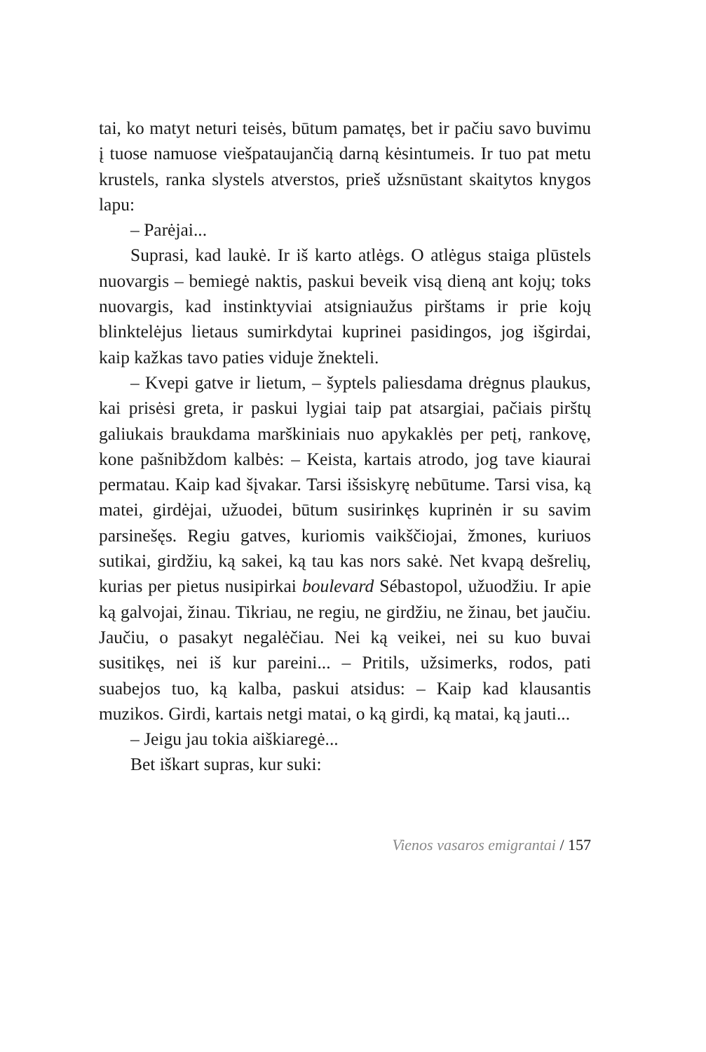tai, ko matyt neturi teisės, būtum pamatęs, bet ir pačiu savo buvimu į tuose namuose viešpataujančią darną kėsintumeis. Ir tuo pat metu krustels, ranka slystels atverstos, prieš užsnūstant skaitytos knygos lapu:
– Parėjai...
Suprasi, kad laukė. Ir iš karto atlėgs. O atlėgus staiga plūstels nuovargis – bemiegė naktis, paskui beveik visą dieną ant kojų; toks nuovargis, kad instinktyviai atsigniaužus pirštams ir prie kojų blinktelėjus lietaus sumirkdytai kuprinei pasidingos, jog išgirdai, kaip kažkas tavo paties viduje žnekteli.
– Kvepi gatve ir lietum, – šyptels paliesdama drėgnus plaukus, kai prisėsi greta, ir paskui lygiai taip pat atsargiai, pačiais pirštų galiukais braukdama marškiniais nuo apykaklės per petį, rankovę, kone pašnibždom kalbės: – Keista, kartais atrodo, jog tave kiaurai permatau. Kaip kad šįvakar. Tarsi išsiskyrę nebūtume. Tarsi visa, ką matei, girdėjai, užuodei, būtum susirinkęs kuprinėn ir su savim parsinešęs. Regiu gatves, kuriomis vaikščiojai, žmones, kuriuos sutikai, girdžiu, ką sakei, ką tau kas nors sakė. Net kvapą dešrelių, kurias per pietus nusipirkai boulevard Sébastopol, užuodžiu. Ir apie ką galvojai, žinau. Tikriau, ne regiu, ne girdžiu, ne žinau, bet jaučiu. Jaučiu, o pasakyt negalėčiau. Nei ką veikei, nei su kuo buvai susitikęs, nei iš kur pareini... – Pritils, užsimerks, rodos, pati suabejos tuo, ką kalba, paskui atsidus: – Kaip kad klausantis muzikos. Girdi, kartais netgi matai, o ką girdi, ką matai, ką jauti...
– Jeigu jau tokia aiškiaregė...
Bet iškart supras, kur suki:
Vienos vasaros emigrantai / 157